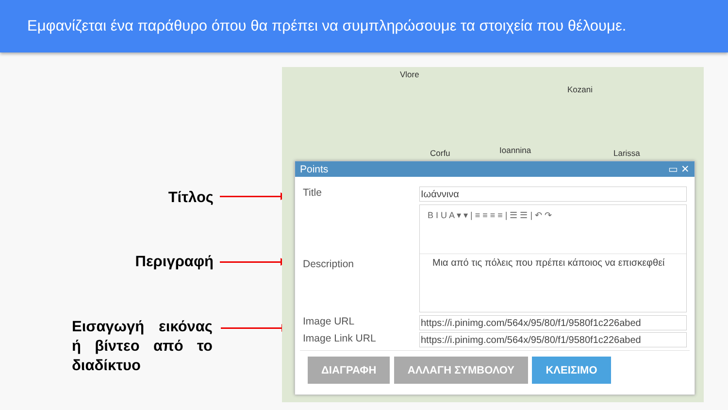Εμφανίζεται ένα παράθυρο όπου θα πρέπει να συμπληρώσουμε τα στοιχεία που θέλουμε.
Τίτλος
Περιγραφή
Εισαγωγή εικόνας ή βίντεο από το διαδίκτυο
Vlore
Kozani
Corfu Ioannina Larissa
Points ▭ ✕
Title
Ιωάννινα
Description
B I U A ▾ ▾ | ≡ ≡ ≡ ≡ | ☰ ☰ | ↶ ↷
Μια από τις πόλεις που πρέπει κάποιος να επισκεφθεί
Image URL
https://i.pinimg.com/564x/95/80/f1/9580f1c226abed
Image Link URL
https://i.pinimg.com/564x/95/80/f1/9580f1c226abed
ΔΙΑΓΡΑΦΗ ΑΛΛΑΓΗ ΣΥΜΒΟΛΟΥ ΚΛΕΙΣΙΜΟ